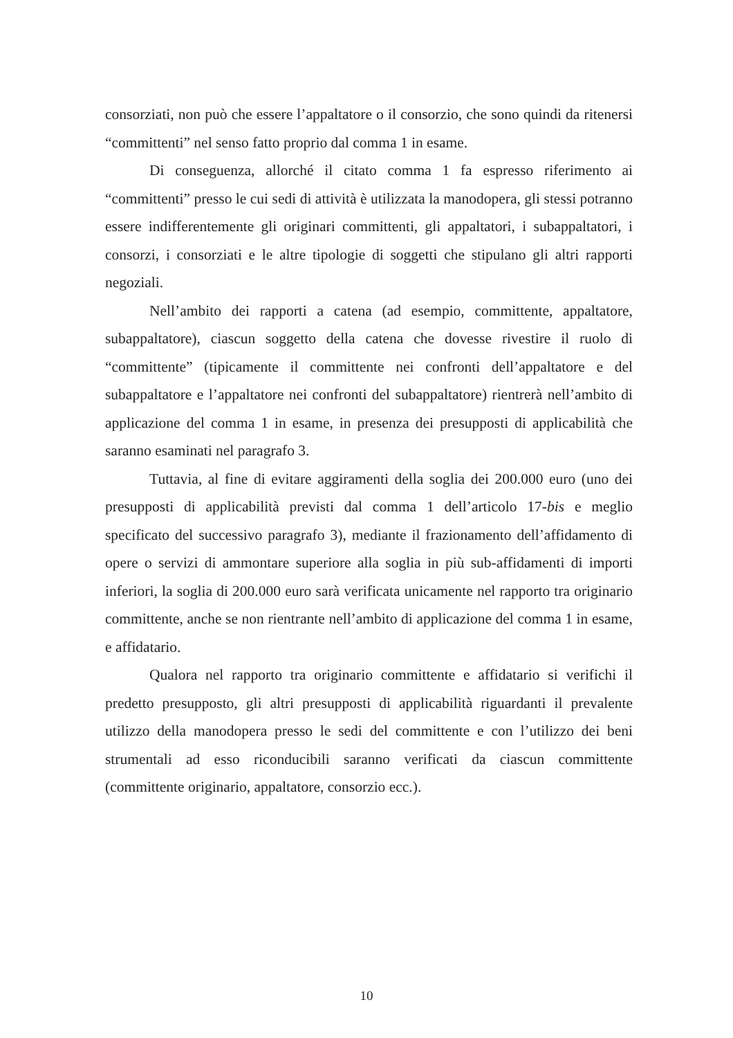consorziati, non può che essere l’appaltatore o il consorzio, che sono quindi da ritenersi “committenti” nel senso fatto proprio dal comma 1 in esame.
Di conseguenza, allorché il citato comma 1 fa espresso riferimento ai “committenti” presso le cui sedi di attività è utilizzata la manodopera, gli stessi potranno essere indifferentemente gli originari committenti, gli appaltatori, i subappaltatori, i consorzi, i consorziati e le altre tipologie di soggetti che stipulano gli altri rapporti negoziali.
Nell’ambito dei rapporti a catena (ad esempio, committente, appaltatore, subappaltatore), ciascun soggetto della catena che dovesse rivestire il ruolo di “committente” (tipicamente il committente nei confronti dell’appaltatore e del subappaltatore e l’appaltatore nei confronti del subappaltatore) rientrerà nell’ambito di applicazione del comma 1 in esame, in presenza dei presupposti di applicabilità che saranno esaminati nel paragrafo 3.
Tuttavia, al fine di evitare aggiramenti della soglia dei 200.000 euro (uno dei presupposti di applicabilità previsti dal comma 1 dell’articolo 17-bis e meglio specificato del successivo paragrafo 3), mediante il frazionamento dell’affidamento di opere o servizi di ammontare superiore alla soglia in più sub-affidamenti di importi inferiori, la soglia di 200.000 euro sarà verificata unicamente nel rapporto tra originario committente, anche se non rientrante nell’ambito di applicazione del comma 1 in esame, e affidatario.
Qualora nel rapporto tra originario committente e affidatario si verifichi il predetto presupposto, gli altri presupposti di applicabilità riguardanti il prevalente utilizzo della manodopera presso le sedi del committente e con l’utilizzo dei beni strumentali ad esso riconducibili saranno verificati da ciascun committente (committente originario, appaltatore, consorzio ecc.).
10